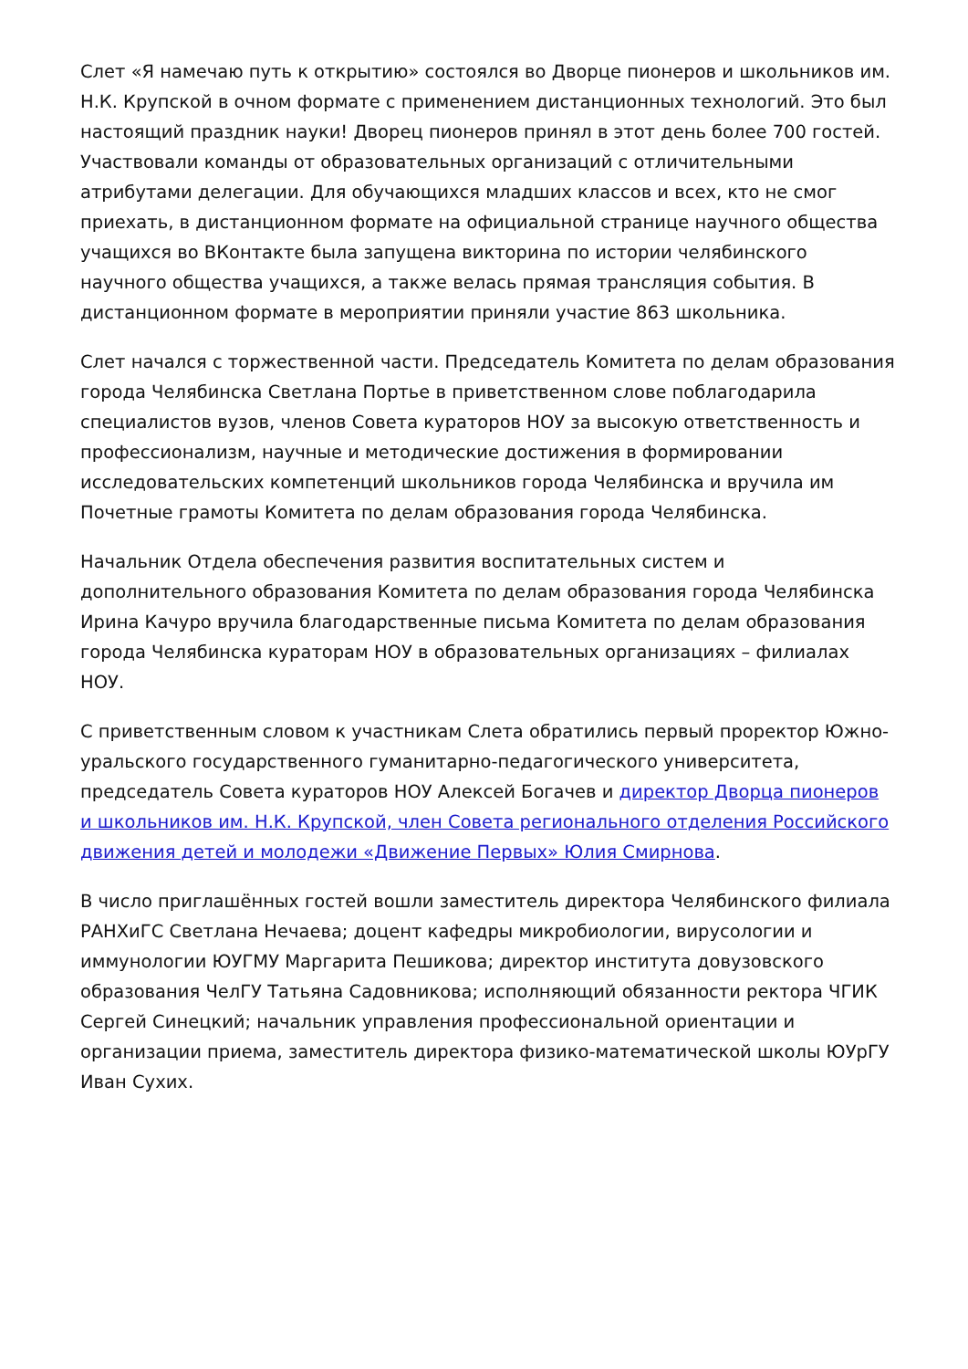Слет «Я намечаю путь к открытию» состоялся во Дворце пионеров и школьников им. Н.К. Крупской в очном формате с применением дистанционных технологий. Это был настоящий праздник науки! Дворец пионеров принял в этот день более 700 гостей. Участвовали команды от образовательных организаций с отличительными атрибутами делегации. Для обучающихся младших классов и всех, кто не смог приехать, в дистанционном формате на официальной странице научного общества учащихся во ВКонтакте была запущена викторина по истории челябинского научного общества учащихся, а также велась прямая трансляция события. В дистанционном формате в мероприятии приняли участие 863 школьника.
Слет начался с торжественной части. Председатель Комитета по делам образования города Челябинска Светлана Портье в приветственном слове поблагодарила специалистов вузов, членов Совета кураторов НОУ за высокую ответственность и профессионализм, научные и методические достижения в формировании исследовательских компетенций школьников города Челябинска и вручила им Почетные грамоты Комитета по делам образования города Челябинска.
Начальник Отдела обеспечения развития воспитательных систем и дополнительного образования Комитета по делам образования города Челябинска Ирина Качуро вручила благодарственные письма Комитета по делам образования города Челябинска кураторам НОУ в образовательных организациях – филиалах НОУ.
С приветственным словом к участникам Слета обратились первый проректор Южно-уральского государственного гуманитарно-педагогического университета, председатель Совета кураторов НОУ Алексей Богачев и директор Дворца пионеров и школьников им. Н.К. Крупской, член Совета регионального отделения Российского движения детей и молодежи «Движение Первых» Юлия Смирнова.
В число приглашённых гостей вошли заместитель директора Челябинского филиала РАНХиГС Светлана Нечаева; доцент кафедры микробиологии, вирусологии и иммунологии ЮУГМУ Маргарита Пешикова; директор института довузовского образования ЧелГУ Татьяна Садовникова; исполняющий обязанности ректора ЧГИК Сергей Синецкий; начальник управления профессиональной ориентации и организации приема, заместитель директора физико-математической школы ЮУрГУ Иван Сухих.